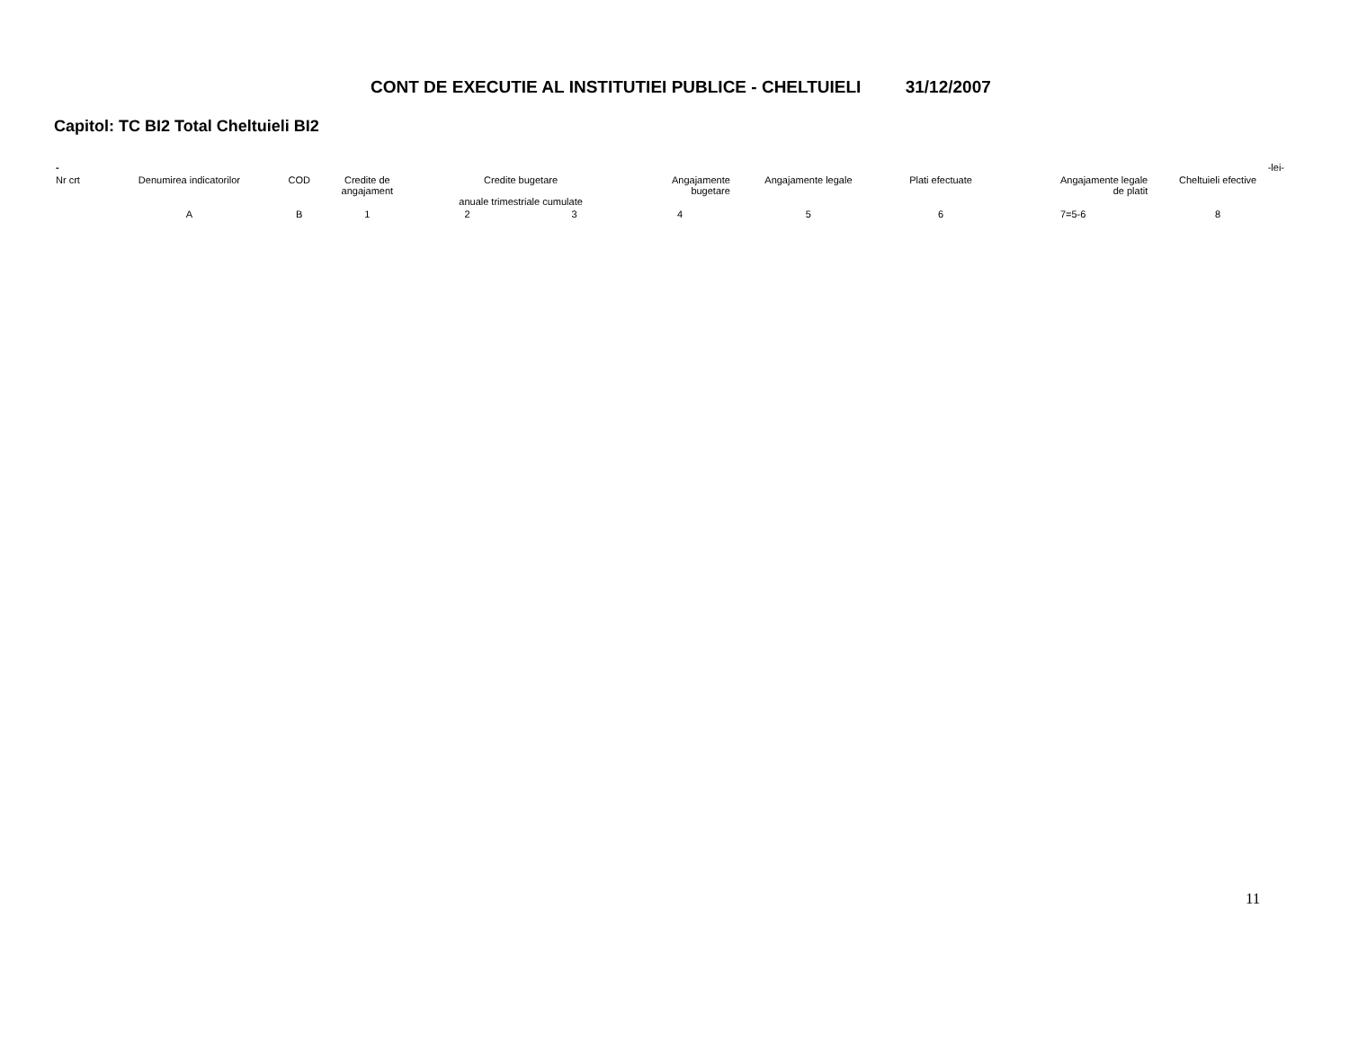CONT DE EXECUTIE AL INSTITUTIEI PUBLICE - CHELTUIELI 31/12/2007
Capitol: TC BI2 Total Cheltuieli BI2
| - | | | | | | | | | | | -lei- |
| Nr crt | Denumirea indicatorilor | COD | Credite de angajament | Credite bugetare anuale trimestriale cumulate | | Angajamente bugetare | Angajamente legale | Plati efectuate | Angajamente legale de platit | Cheltuieli efective | |
| | A | B | 1 | 2 | 3 | 4 | 5 | 6 | 7=5-6 | 8 | |
11